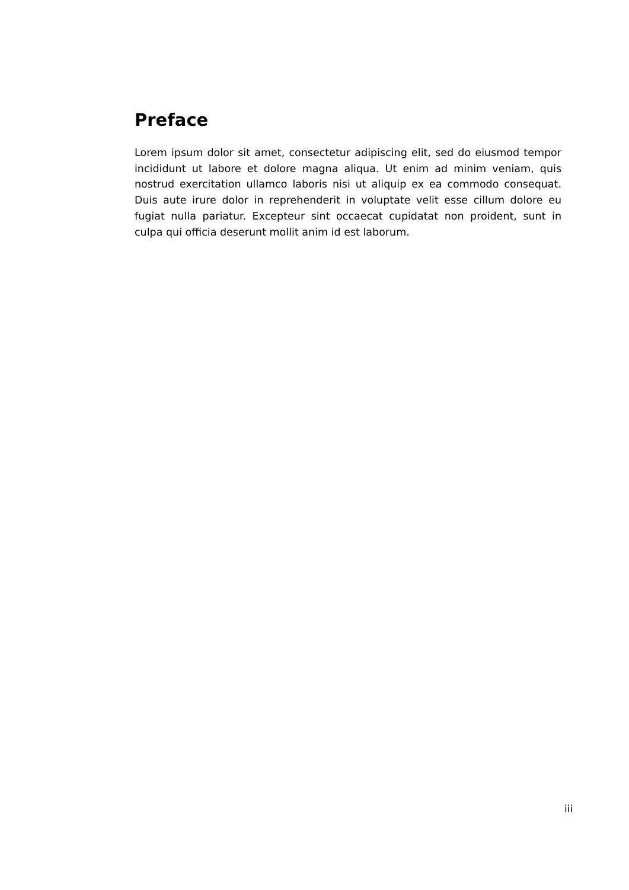Preface
Lorem ipsum dolor sit amet, consectetur adipiscing elit, sed do eiusmod tempor incididunt ut labore et dolore magna aliqua. Ut enim ad minim veniam, quis nostrud exercitation ullamco laboris nisi ut aliquip ex ea commodo consequat. Duis aute irure dolor in reprehenderit in voluptate velit esse cillum dolore eu fugiat nulla pariatur. Excepteur sint occaecat cupidatat non proident, sunt in culpa qui officia deserunt mollit anim id est laborum.
iii